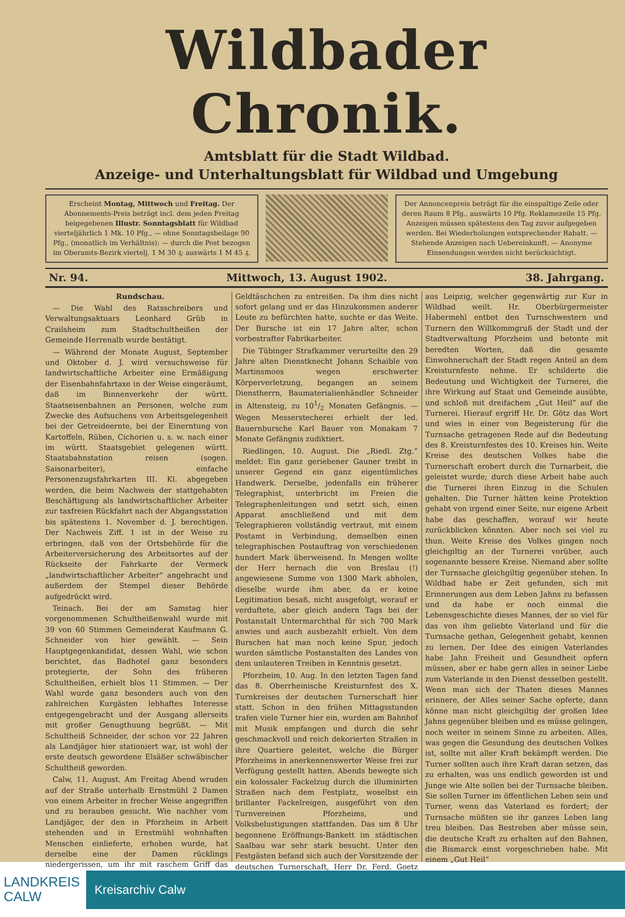Wildbader Chronik.
Amtsblatt für die Stadt Wildbad.
Anzeige- und Unterhaltungsblatt für Wildbad und Umgebung
Erscheint Montag, Mittwoch und Freitag. Der Abonnements-Preis beträgt incl. dem jeden Freitag beigegebenen Illustr. Sonntagsblatt für Wildbad vierteljährlich 1 Mk. 10 Pfg., — ohne Sonntagsbeilage 90 Pfg., (monatlich im Verhältnis); — durch die Post bezogen im Oberamts-Bezirk viertelj. 1 M 30 ₰; auswärts 1 M 45 ₰.
Der Annoncenpreis beträgt für die einspaltige Zeile oder deren Raum 8 Pfg., auswärts 10 Pfg. Reklamezeile 15 Pfg. Anzeigen müssen spätestens den Tag zuvor aufgegeben werden. Bei Wiederholungen entsprechender Rabatt. — Stehende Anzeigen nach Uebereinkunft. — Anonyme Einsendungen werden nicht berücksichtigt.
Nr. 94. Mittwoch, 13. August 1902. 38. Jahrgang.
Rundschau.
— Die Wahl des Ratsschreibers und Verwaltungsaktuars Leonhard Grüb in Crailsheim zum Stadtschultheißen der Gemeinde Herrenalb wurde bestätigt.
— Während der Monate August, September und Oktober d. J. wird versuchsweise für landwirtschaftliche Arbeiter eine Ermäßigung der Eisenbahnfahrtaxe in der Weise eingeräumt, daß im Binnenverkehr der württ. Staatseisenbahnen an Personen, welche zum Zwecke des Aufsuchens von Arbeitsgelegenheit bei der Getreideernte, bei der Einerntung von Kartoffeln, Rüben, Cichorien u. s. w. nach einer im württ. Staatsgebiet gelegenen württ. Staatsbahnstation reisen (sogen. Saisonarbeiter), einfache Personenzugsfahrkarten III. Kl. abgegeben werden, die beim Nachweis der stattgehabten Beschäftigung als landwirtschaftlicher Arbeiter zur taxfreien Rückfahrt nach der Abgangsstation bis spätestens 1. November d. J. berechtigen. Der Nachweis Ziff. 1 ist in der Weise zu erbringen, daß von der Ortsbehörde für die Arbeiterversicherung des Arbeitsortes auf der Rückseite der Fahrkarte der Vermerk „landwirtschaftlicher Arbeiter“ angebracht und außerdem der Stempel dieser Behörde aufgedrückt wird.
Teinach. Bei der am Samstag hier vorgenommenen Schultheißenwahl wurde mit 39 von 60 Stimmen Gemeinderat Kaufmann G. Schneider von hier gewählt. — Sein Hauptgegenkandidat, dessen Wahl, wie schon berichtet, das Badhotel ganz besonders protegierte, der Sohn des früheren Schultheißen, erhielt blos 11 Stimmen. — Der Wahl wurde ganz besonders auch von den zahlreichen Kurgästen lebhaftes Interesse entgegengebracht und der Ausgang allerseits mit großer Genugthuung begrüßt. — Mit Schultheiß Schneider, der schon vor 22 Jahren als Landjäger hier stationiert war, ist wohl der erste deutsch gewordene Elsäßer schwäbischer Schultheiß geworden.
Calw, 11. August. Am Freitag Abend wruden auf der Straße unterhalb Ernstmühl 2 Damen von einem Arbeiter in frecher Weise angegriffen und zu berauben gesucht. Wie nachher vom Landjäger, der den in Pforzheim in Arbeit stehenden und in Ernstmühl wohnhaften Menschen einlieferte, erhoben wurde, hat derselbe eine der Damen rücklings niedergerissen, um ihr mit raschem Griff das Geldtäschchen zu entreißen. Da ihm dies nicht sofort gelang und er das Hinzukommen anderer Leute zu befürchten hatte, suchte er das Weite. Der Bursche ist ein 17 Jahre alter, schon vorbestrafter Fabrikarbeiter.
Die Tübinger Strafkammer verurteilte den 29 Jahre alten Dienstknecht Johann Schaible von Martinsmoos wegen erschwerter Körperverletzung, begangen an seinem Dienstherrn, Baumaterialienhändler Schneider in Altensteig, zu 101/2 Monaten Gefängnis. — Wegen Messerstecherei erhielt der led. Bauernbursche Karl Bauer von Monakam 7 Monate Gefängnis zudiktiert.
Riedlingen, 10. August. Die „Riedl. Ztg.“ meldet: Ein ganz geriebener Gauner treibt in unserer Gegend ein ganz eigentümliches Handwerk. Derselbe, jedenfalls ein früherer Telegraphist, unterbricht im Freien die Telegraphenleitungen und setzt sich, einen Apparat anschließend und mit dem Telegraphieren vollständig vertraut, mit einem Postamt in Verbindung, demselben einen telegraphischen Postauftrag von verschiedenen hundert Mark überweisend. In Mengen wollte der Herr hernach die von Breslau (!) angewiesene Summe von 1300 Mark abholen, dieselbe wurde ihm aber, da er keine Legitimation besaß, nicht ausgefolgt, worauf er verduftete, aber gleich andern Tags bei der Postanstalt Untermarchthal für sich 700 Mark anwies und auch ausbezahlt erhielt. Von dem Burschen hat man noch keine Spur, jedoch wurden sämtliche Postanstalten des Landes von dem unlauteren Treiben in Kenntnis gesetzt.
Pforzheim, 10. Aug. In den letzten Tagen fand das 8. Oberrheinische Kreisturnfest des X. Turnkreises der deutschen Turnerschaft hier statt. Schon in den frühen Mittagsstunden trafen viele Turner hier ein, wurden am Bahnhof mit Musik empfangen und durch die sehr geschmackvoll und reich dekorierten Straßen in ihre Quartiere geleitet, welche die Bürger Pforzheims in anerkennenswerter Weise frei zur Verfügung gestellt hatten. Abends bewegte sich ein kolossaler Fackelzug durch die illuminirten Straßen nach dem Festplatz, woselbst ein brillanter Fackelreigen, ausgeführt von den Turnvereinen Pforzheims, und Volksbelustigungen stattfanden. Das um 8 Uhr begonnene Eröffnungs-Bankett im städtischen Saalbau war sehr stark besucht. Unter den Festgästen befand sich auch der Vorsitzende der deutschen Turnerschaft, Herr Dr. Ferd. Goetz aus Leipzig, welcher gegenwärtig zur Kur in Wildbad weilt. Hr. Oberbürgermeister Habermehl entbot den Turnschwestern und Turnern den Willkommgruß der Stadt und der Stadtverwaltung Pforzheim und betonte mit beredten Worten, daß die gesamte Einwohnerschaft der Stadt regen Anteil an dem Kreisturnfeste nehme. Er schilderte die Bedeutung und Wichtigkeit der Turnerei, die ihre Wirkung auf Staat und Gemeinde ausübte, und schloß mit dreifachem „Gut Heil“ auf die Turnerei. Hierauf ergriff Hr. Dr. Götz das Wort und wies in einer von Begeisterung für die Turnsache getragenen Rede auf die Bedeutung des 8. Kreisturnfestes des 10. Kreises hin. Weite Kreise des deutschen Volkes habe die Turnerschaft erobert durch die Turnarbeit, die geleistet wurde; durch diese Arbeit habe auch die Turnerei ihren Einzug in die Schulen gehalten. Die Turner hätten keine Protektion gehabt von irgend einer Seite, nur eigene Arbeit habe das geschaffen, worauf wir heute zurückblicken könnten. Aber noch sei viel zu thun. Weite Kreise des Volkes gingen noch gleichgiltig an der Turnerei vorüber, auch sogenannte bessere Kreise. Niemand aber sollte der Turnsache gleichgiltig gegenüber stehen. In Wildbad habe er Zeit gefunden, sich mit Erinnerungen aus dem Leben Jahns zu befassen und da habe er noch einmal die Lebensgeschichte dieses Mannes, der so viel für das von ihm geliebte Vaterland und für die Turnsache gethan, Gelegenheit gehabt, kennen zu lernen. Der Idee des einigen Vaterlandes habe Jahn Freiheit und Gesundheit opfern müssen, aber er habe gern alles in seiner Liebe zum Vaterlande in den Dienst desselben gestellt. Wenn man sich der Thaten dieses Mannes erinnere, der Alles seiner Sache opferte, dann könne man nicht gleichgiltig der großen Idee Jahns gegenüber bleiben und es müsse gelingen, noch weiter in seinem Sinne zu arbeiten. Alles, was gegen die Gesundung des deutschen Volkes ist, sollte mit aller Kraft bekämpft werden. Die Turner sollten auch ihre Kraft daran setzen, das zu erhalten, was uns endlich geworden ist und Junge wie Alte sollen bei der Turnsache bleiben. Sie sollen Turner im öffentlichen Leben sein und Turner, wenn das Vaterland es fordert; der Turnsache müßten sie ihr ganzes Leben lang treu bleiben. Das Bestreben aber müsse sein, die deutsche Kraft zu erhalten auf den Bahnen, die Bismarck einst vorgeschrieben habe. Mit einem „Gut Heil“
LANDKREIS
CALW
Kreisarchiv Calw